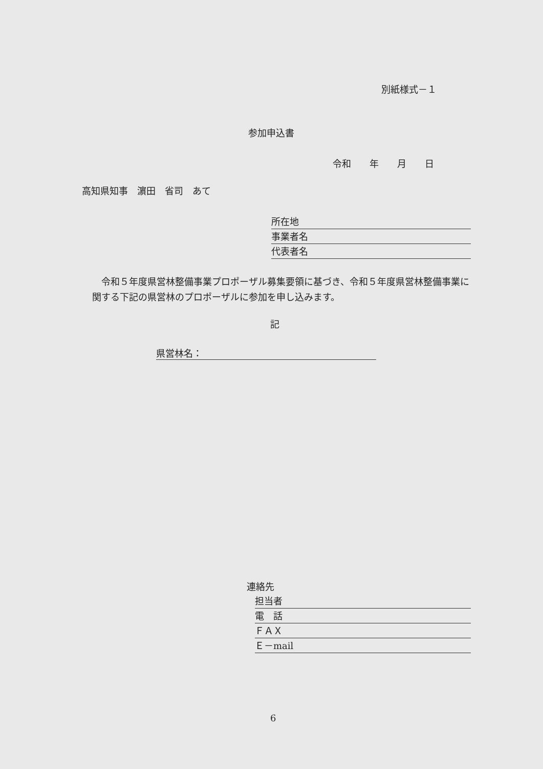別紙様式－１
参加申込書
令和　　年　　月　　日
高知県知事　濵田　省司　あて
所在地
事業者名
代表者名
　令和５年度県営林整備事業プロポーザル募集要領に基づき、令和５年度県営林整備事業に関する下記の県営林のプロポーザルに参加を申し込みます。
記
県営林名：
連絡先
担当者
電　話
ＦＡＸ
Ｅ－mail
6